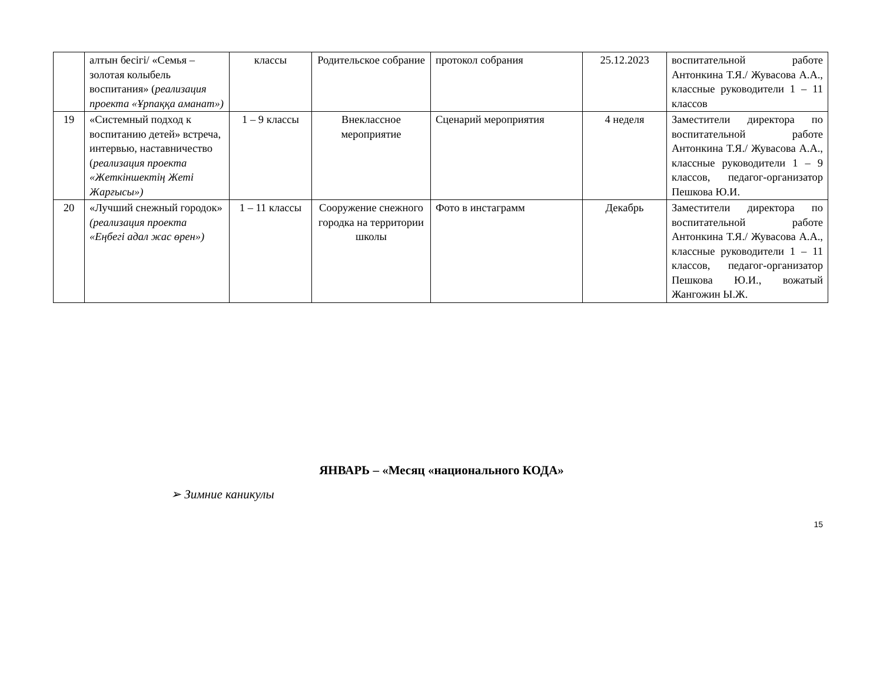| | алтын бесігі/ «Семья – золотая колыбель воспитания» ( реализация проекта «Ұрпаққа аманат») | классы | Родительское собрание | протокол собрания | 25.12.2023 | воспитательной работе Антонкина Т.Я./ Жувасова А.А., классные руководители 1 – 11 классов |
| 19 | «Системный подход к воспитанию детей» встреча, интервью, наставничество ( реализация проекта «Жеткіншектің Жеті Жарғысы») | 1 – 9 классы | Внеклассное мероприятие | Сценарий мероприятия | 4 неделя | Заместители директора по воспитательной работе Антонкина Т.Я./ Жувасова А.А., классные руководители 1 – 9 классов, педагог-организатор Пешкова Ю.И. |
| 20 | «Лучший снежный городок» (реализация проекта «Еңбегі адал жас өрен») | 1 – 11 классы | Сооружение снежного городка на территории школы | Фото в инстаграмм | Декабрь | Заместители директора по воспитательной работе Антонкина Т.Я./ Жувасова А.А., классные руководители 1 – 11 классов, педагог-организатор Пешкова Ю.И., вожатый Жангожин Ы.Ж. |
ЯНВАРЬ – «Месяц «национального КОДА»
➢ Зимние каникулы
15